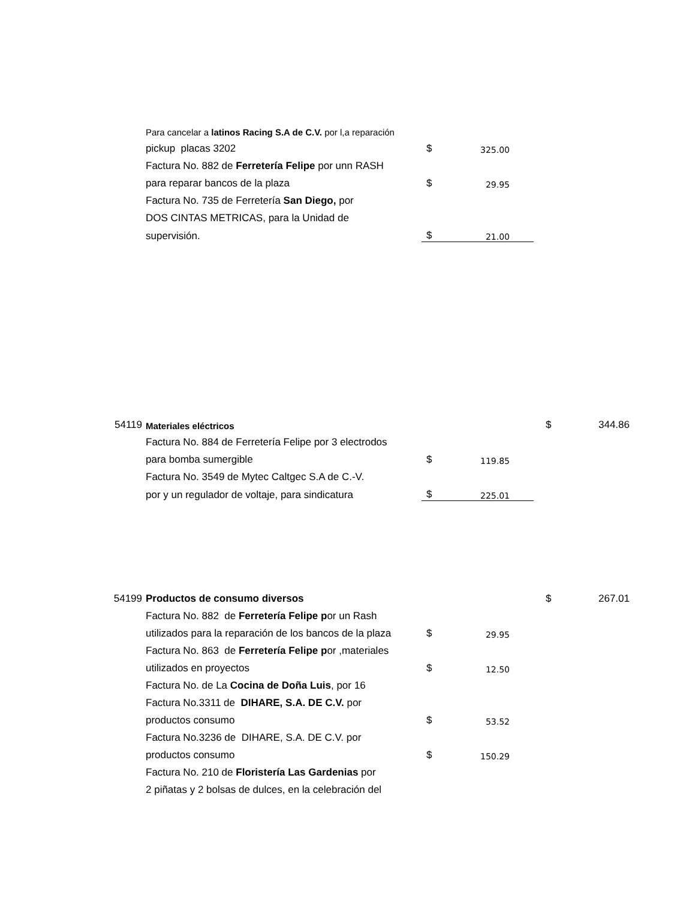| | Para cancelar a latinos Racing S.A de C.V. por l,a reparación | | |
| | pickup placas 3202 | $ | 325.00 |
| | Factura No. 882 de Ferretería Felipe por unn RASH | | |
| | para reparar bancos de la plaza | $ | 29.95 |
| | Factura No. 735 de Ferretería San Diego, por | | |
| | DOS CINTAS METRICAS, para la Unidad de | | |
| | supervisión. | $ | 21.00 |
| 54119 | Materiales eléctricos | | | $ | 344.86 |
| | Factura No. 884 de Ferretería Felipe por 3 electrodos | | | | |
| | para bomba sumergible | $ | 119.85 | | |
| | Factura No. 3549 de Mytec Caltgec S.A de C.-V. | | | | |
| | por y un regulador de voltaje, para sindicatura | $ | 225.01 | | |
| 54199 | Productos de consumo diversos | | | $ | 267.01 |
| | Factura No. 882 de Ferretería Felipe p or un Rash | | | | |
| | utilizados para la reparación de los bancos de la plaza | $ | 29.95 | | |
| | Factura No. 863 de Ferretería Felipe p or ,materiales | | | | |
| | utilizados en proyectos | $ | 12.50 | | |
| | Factura No. de La Cocina de Doña Luis , por 16 | | | | |
| | Factura No.3311 de DIHARE, S.A. DE C.V. por | | | | |
| | productos consumo | $ | 53.52 | | |
| | Factura No.3236 de DIHARE, S.A. DE C.V. por | | | | |
| | productos consumo | $ | 150.29 | | |
| | Factura No. 210 de Floristería Las Gardenias por | | | | |
| | 2 piñatas y 2 bolsas de dulces, en la celebración del | | | | |